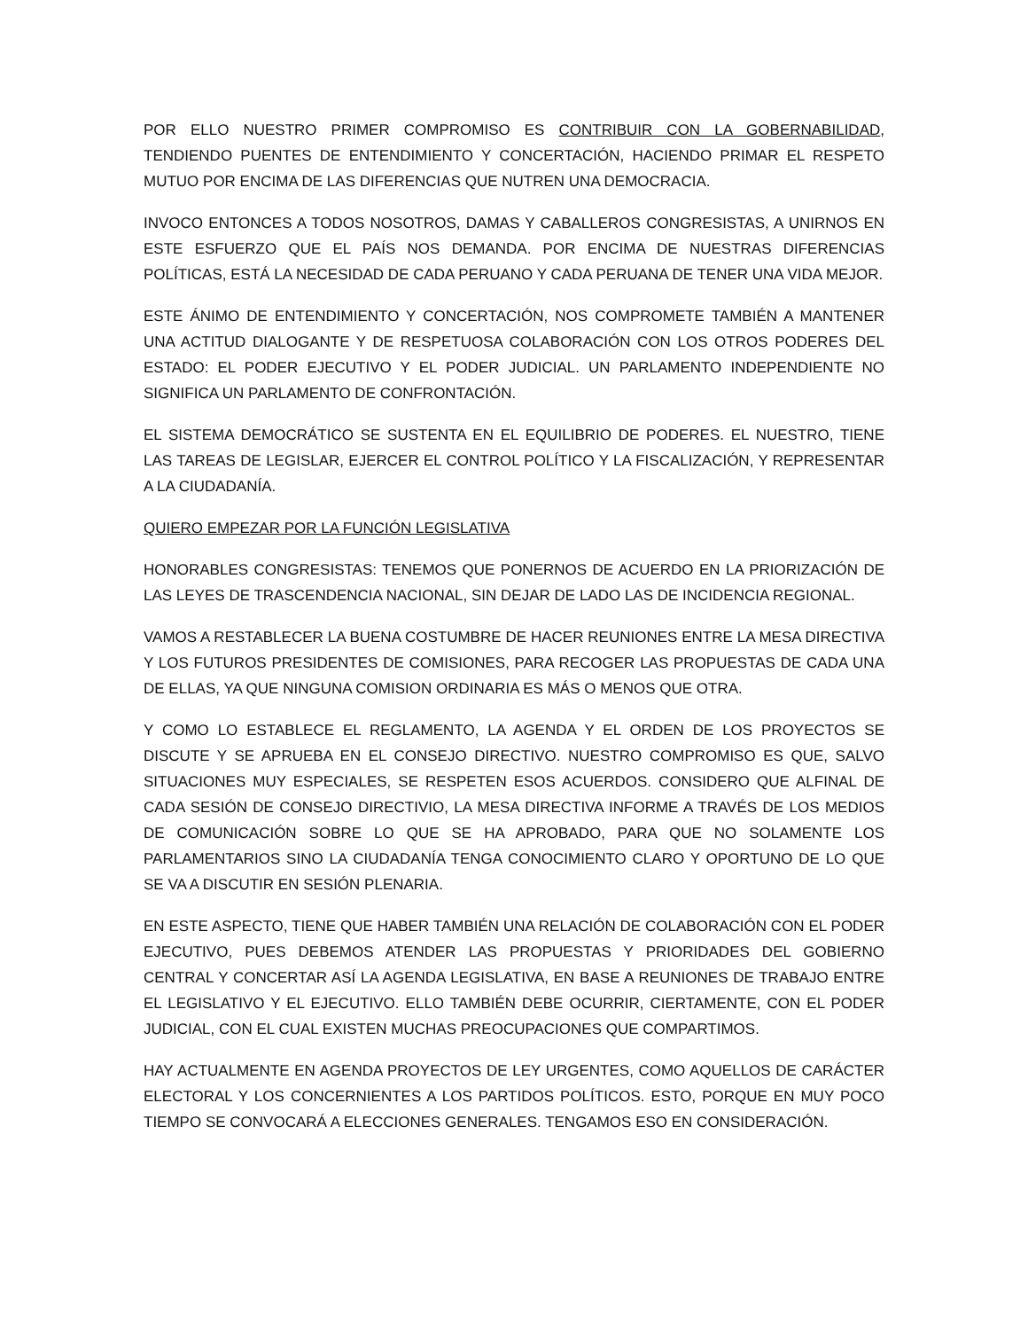POR ELLO NUESTRO PRIMER COMPROMISO ES CONTRIBUIR CON LA GOBERNABILIDAD, TENDIENDO PUENTES DE ENTENDIMIENTO Y CONCERTACIÓN, HACIENDO PRIMAR EL RESPETO MUTUO POR ENCIMA DE LAS DIFERENCIAS QUE NUTREN UNA DEMOCRACIA.
INVOCO ENTONCES A TODOS NOSOTROS, DAMAS Y CABALLEROS CONGRESISTAS, A UNIRNOS EN ESTE ESFUERZO QUE EL PAÍS NOS DEMANDA. POR ENCIMA DE NUESTRAS DIFERENCIAS POLÍTICAS, ESTÁ LA NECESIDAD DE CADA PERUANO Y CADA PERUANA DE TENER UNA VIDA MEJOR.
ESTE ÁNIMO DE ENTENDIMIENTO Y CONCERTACIÓN, NOS COMPROMETE TAMBIÉN A MANTENER UNA ACTITUD DIALOGANTE Y DE RESPETUOSA COLABORACIÓN CON LOS OTROS PODERES DEL ESTADO: EL PODER EJECUTIVO Y EL PODER JUDICIAL. UN PARLAMENTO INDEPENDIENTE NO SIGNIFICA UN PARLAMENTO DE CONFRONTACIÓN.
EL SISTEMA DEMOCRÁTICO SE SUSTENTA EN EL EQUILIBRIO DE PODERES. EL NUESTRO, TIENE LAS TAREAS DE LEGISLAR, EJERCER EL CONTROL POLÍTICO Y LA FISCALIZACIÓN, Y REPRESENTAR A LA CIUDADANÍA.
QUIERO EMPEZAR POR LA FUNCIÓN LEGISLATIVA
HONORABLES CONGRESISTAS: TENEMOS QUE PONERNOS DE ACUERDO EN LA PRIORIZACIÓN DE LAS LEYES DE TRASCENDENCIA NACIONAL, SIN DEJAR DE LADO LAS DE INCIDENCIA REGIONAL.
VAMOS A RESTABLECER LA BUENA COSTUMBRE DE HACER REUNIONES ENTRE LA MESA DIRECTIVA Y LOS FUTUROS PRESIDENTES DE COMISIONES, PARA RECOGER LAS PROPUESTAS DE CADA UNA DE ELLAS, YA QUE NINGUNA COMISION ORDINARIA ES MÁS O MENOS QUE OTRA.
Y COMO LO ESTABLECE EL REGLAMENTO, LA AGENDA Y EL ORDEN DE LOS PROYECTOS SE DISCUTE Y SE APRUEBA EN EL CONSEJO DIRECTIVO. NUESTRO COMPROMISO ES QUE, SALVO SITUACIONES MUY ESPECIALES, SE RESPETEN ESOS ACUERDOS. CONSIDERO QUE ALFINAL DE CADA SESIÓN DE CONSEJO DIRECTIVIO, LA MESA DIRECTIVA INFORME A TRAVÉS DE LOS MEDIOS DE COMUNICACIÓN SOBRE LO QUE SE HA APROBADO, PARA QUE NO SOLAMENTE LOS PARLAMENTARIOS SINO LA CIUDADANÍA TENGA CONOCIMIENTO CLARO Y OPORTUNO DE LO QUE SE VA A DISCUTIR EN SESIÓN PLENARIA.
EN ESTE ASPECTO, TIENE QUE HABER TAMBIÉN UNA RELACIÓN DE COLABORACIÓN CON EL PODER EJECUTIVO, PUES DEBEMOS ATENDER LAS PROPUESTAS Y PRIORIDADES DEL GOBIERNO CENTRAL Y CONCERTAR ASÍ LA AGENDA LEGISLATIVA, EN BASE A REUNIONES DE TRABAJO ENTRE EL LEGISLATIVO Y EL EJECUTIVO. ELLO TAMBIÉN DEBE OCURRIR, CIERTAMENTE, CON EL PODER JUDICIAL, CON EL CUAL EXISTEN MUCHAS PREOCUPACIONES QUE COMPARTIMOS.
HAY ACTUALMENTE EN AGENDA PROYECTOS DE LEY URGENTES, COMO AQUELLOS DE CARÁCTER ELECTORAL Y LOS CONCERNIENTES A LOS PARTIDOS POLÍTICOS. ESTO, PORQUE EN MUY POCO TIEMPO SE CONVOCARÁ A ELECCIONES GENERALES. TENGAMOS ESO EN CONSIDERACIÓN.